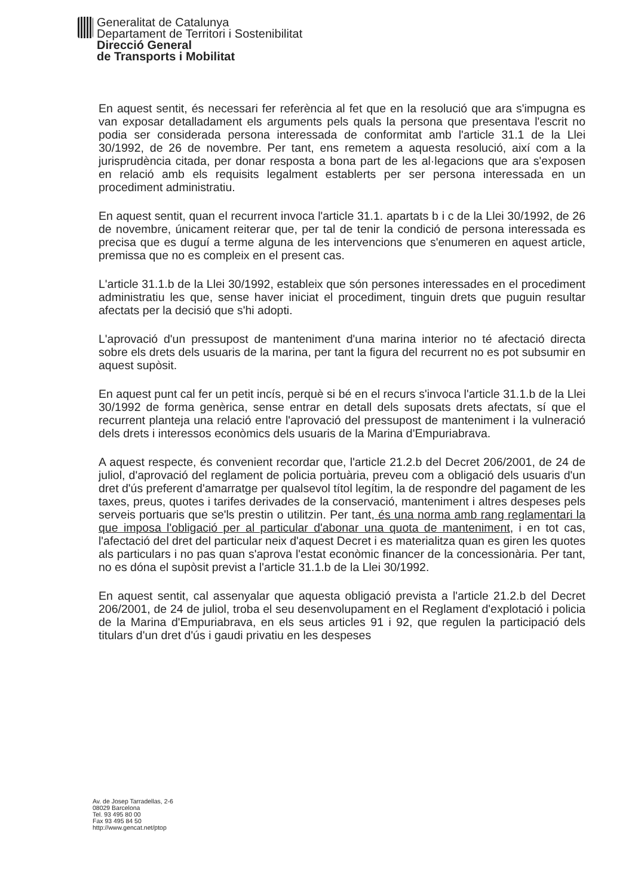Generalitat de Catalunya
Departament de Territori i Sostenibilitat
Direcció General
de Transports i Mobilitat
En aquest sentit, és necessari fer referència al fet que en la resolució que ara s'impugna es van exposar detalladament els arguments pels quals la persona que presentava l'escrit no podia ser considerada persona interessada de conformitat amb l'article 31.1 de la Llei 30/1992, de 26 de novembre. Per tant, ens remetem a aquesta resolució, així com a la jurisprudència citada, per donar resposta a bona part de les al·legacions que ara s'exposen en relació amb els requisits legalment establerts per ser persona interessada en un procediment administratiu.
En aquest sentit, quan el recurrent invoca l'article 31.1. apartats b i c de la Llei 30/1992, de 26 de novembre, únicament reiterar que, per tal de tenir la condició de persona interessada es precisa que es duguí a terme alguna de les intervencions que s'enumeren en aquest article, premissa que no es compleix en el present cas.
L'article 31.1.b de la Llei 30/1992, estableix que són persones interessades en el procediment administratiu les que, sense haver iniciat el procediment, tinguin drets que puguin resultar afectats per la decisió que s'hi adopti.
L'aprovació d'un pressupost de manteniment d'una marina interior no té afectació directa sobre els drets dels usuaris de la marina, per tant la figura del recurrent no es pot subsumir en aquest supòsit.
En aquest punt cal fer un petit incís, perquè si bé en el recurs s'invoca l'article 31.1.b de la Llei 30/1992 de forma genèrica, sense entrar en detall dels suposats drets afectats, sí que el recurrent planteja una relació entre l'aprovació del pressupost de manteniment i la vulneració dels drets i interessos econòmics dels usuaris de la Marina d'Empuriabrava.
A aquest respecte, és convenient recordar que, l'article 21.2.b del Decret 206/2001, de 24 de juliol, d'aprovació del reglament de policia portuària, preveu com a obligació dels usuaris d'un dret d'ús preferent d'amarratge per qualsevol títol legítim, la de respondre del pagament de les taxes, preus, quotes i tarifes derivades de la conservació, manteniment i altres despeses pels serveis portuaris que se'ls prestin o utilitzin. Per tant, és una norma amb rang reglamentari la que imposa l'obligació per al particular d'abonar una quota de manteniment, i en tot cas, l'afectació del dret del particular neix d'aquest Decret i es materialitza quan es giren les quotes als particulars i no pas quan s'aprova l'estat econòmic financer de la concessionària. Per tant, no es dóna el supòsit previst a l'article 31.1.b de la Llei 30/1992.
En aquest sentit, cal assenyalar que aquesta obligació prevista a l'article 21.2.b del Decret 206/2001, de 24 de juliol, troba el seu desenvolupament en el Reglament d'explotació i policia de la Marina d'Empuriabrava, en els seus articles 91 i 92, que regulen la participació dels titulars d'un dret d'ús i gaudi privatiu en les despeses
Av. de Josep Tarradellas, 2-6
08029 Barcelona
Tel. 93 495 80 00
Fax 93 495 84 50
http://www.gencat.net/ptop